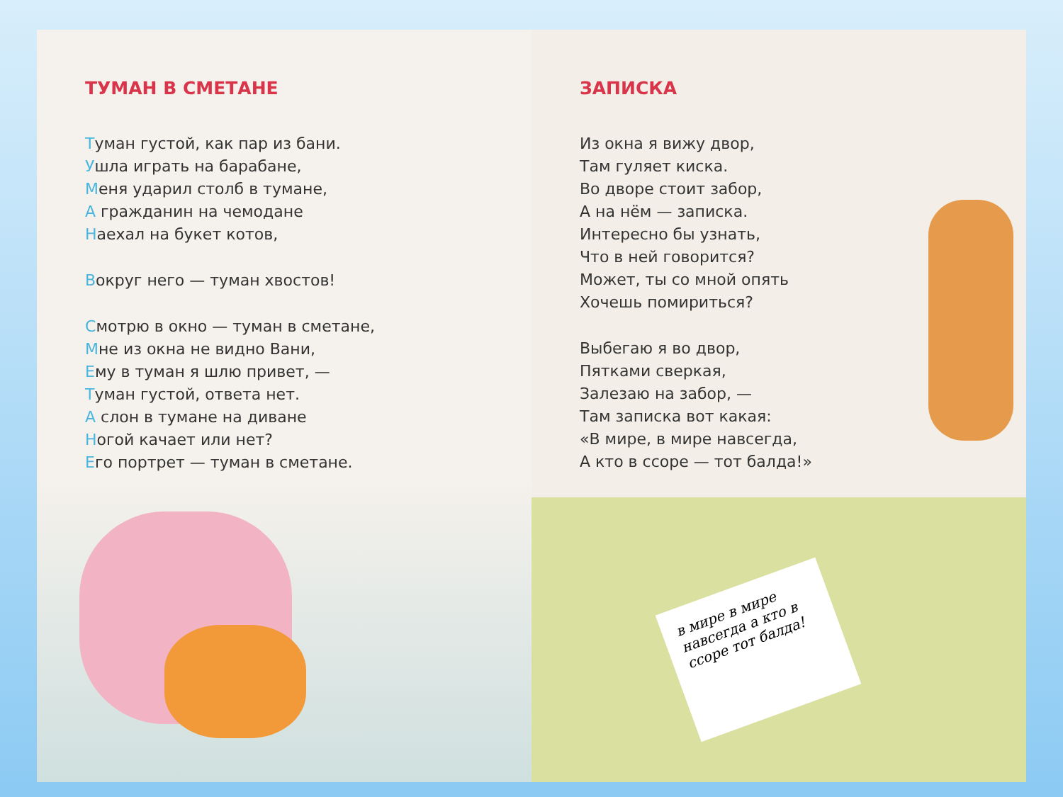ТУМАН В СМЕТАНЕ
Туман густой, как пар из бани.
Ушла играть на барабане,
Меня ударил столб в тумане,
А гражданин на чемодане
Наехал на букет котов,
Вокруг него — туман хвостов!
Смотрю в окно — туман в сметане,
Мне из окна не видно Вани,
Ему в туман я шлю привет, —
Туман густой, ответа нет.
А слон в тумане на диване
Ногой качает или нет?
Его портрет — туман в сметане.
ЗАПИСКА
Из окна я вижу двор,
Там гуляет киска.
Во дворе стоит забор,
А на нём — записка.
Интересно бы узнать,
Что в ней говорится?
Может, ты со мной опять
Хочешь помириться?
Выбегаю я во двор,
Пятками сверкая,
Залезаю на забор, —
Там записка вот какая:
«В мире, в мире навсегда,
А кто в ссоре — тот балда!»
в мире в мире навсегда а кто в ссоре тот балда!